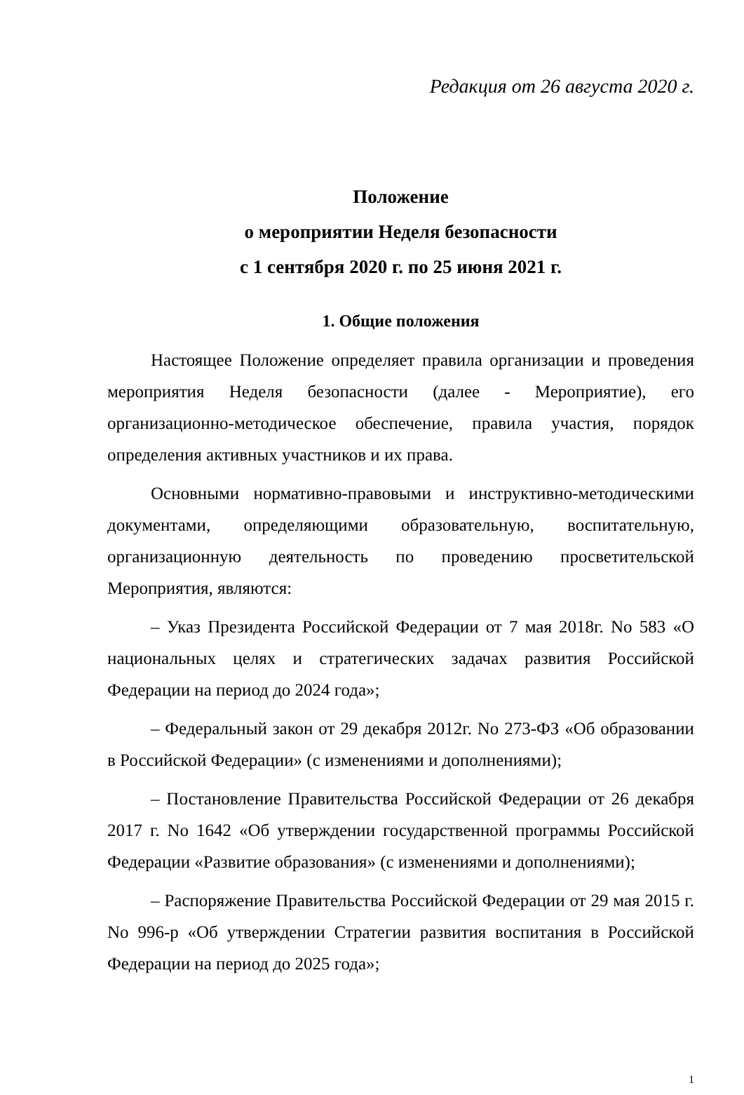Редакция от 26 августа 2020 г.
Положение
о мероприятии Неделя безопасности
с 1 сентября 2020 г. по 25 июня 2021 г.
1. Общие положения
Настоящее Положение определяет правила организации и проведения мероприятия Неделя безопасности (далее - Мероприятие), его организационно-методическое обеспечение, правила участия, порядок определения активных участников и их права.
Основными нормативно-правовыми и инструктивно-методическими документами, определяющими образовательную, воспитательную, организационную деятельность по проведению просветительской Мероприятия, являются:
– Указ Президента Российской Федерации от 7 мая 2018г. No 583 «О национальных целях и стратегических задачах развития Российской Федерации на период до 2024 года»;
– Федеральный закон от 29 декабря 2012г. No 273-ФЗ «Об образовании в Российской Федерации» (с изменениями и дополнениями);
– Постановление Правительства Российской Федерации от 26 декабря 2017 г. No 1642 «Об утверждении государственной программы Российской Федерации «Развитие образования» (с изменениями и дополнениями);
– Распоряжение Правительства Российской Федерации от 29 мая 2015 г. No 996-р «Об утверждении Стратегии развития воспитания в Российской Федерации на период до 2025 года»;
1